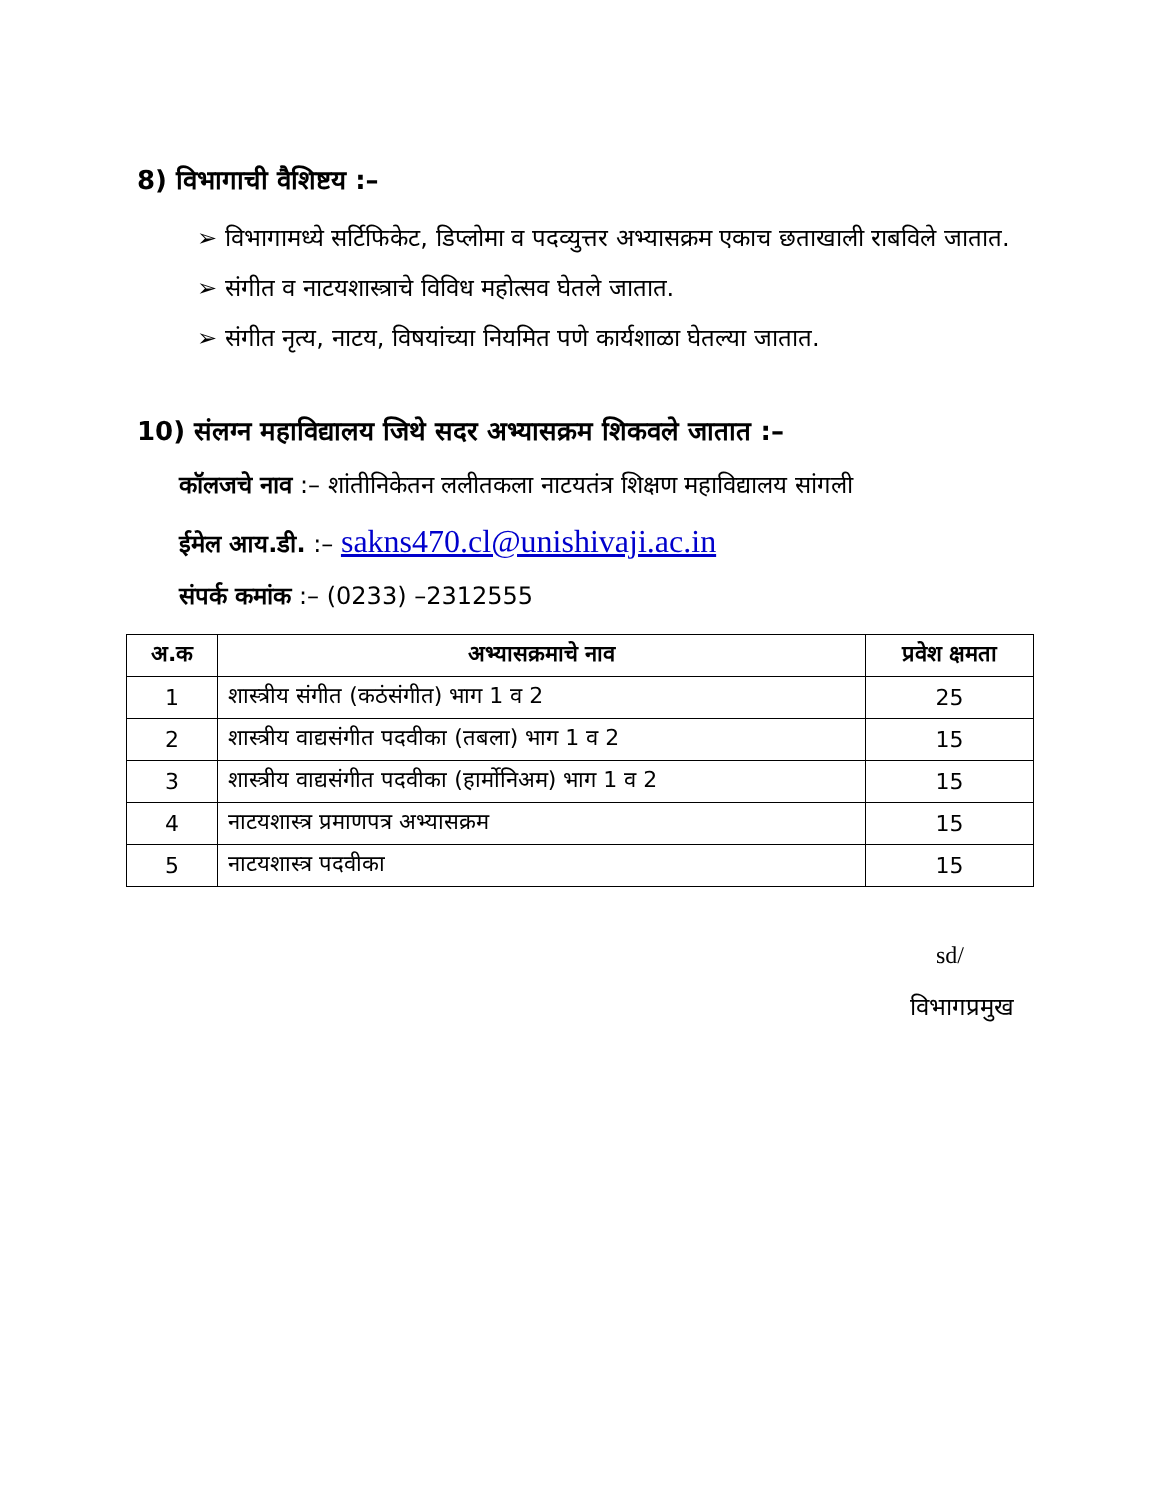8) विभागाची वैशिष्टय :–
➢ विभागामध्ये सर्टिफिकेट, डिप्लोमा व पदव्युत्तर अभ्यासक्रम एकाच छताखाली राबविले जातात.
➢ संगीत व नाटयशास्त्राचे विविध महोत्सव घेतले जातात.
➢ संगीत नृत्य, नाटय, विषयांच्या नियमित पणे कार्यशाळा घेतल्या जातात.
10) संलग्न महाविद्यालय जिथे सदर अभ्यासक्रम शिकवले जातात :–
कॉलजचे नाव :– शांतीनिकेतन ललीतकला नाटयतंत्र शिक्षण महाविद्यालय सांगली
ईमेल आय.डी. :– sakns470.cl@unishivaji.ac.in
संपर्क कमांक :– (0233) –2312555
| अ.क | अभ्यासक्रमाचे नाव | प्रवेश क्षमता |
| --- | --- | --- |
| 1 | शास्त्रीय संगीत (कठंसंगीत) भाग 1 व 2 | 25 |
| 2 | शास्त्रीय वाद्यसंगीत पदवीका (तबला) भाग 1 व 2 | 15 |
| 3 | शास्त्रीय वाद्यसंगीत पदवीका (हार्मोनिअम) भाग 1 व 2 | 15 |
| 4 | नाटयशास्त्र प्रमाणपत्र अभ्यासक्रम | 15 |
| 5 | नाटयशास्त्र पदवीका | 15 |
sd/
विभागप्रमुख